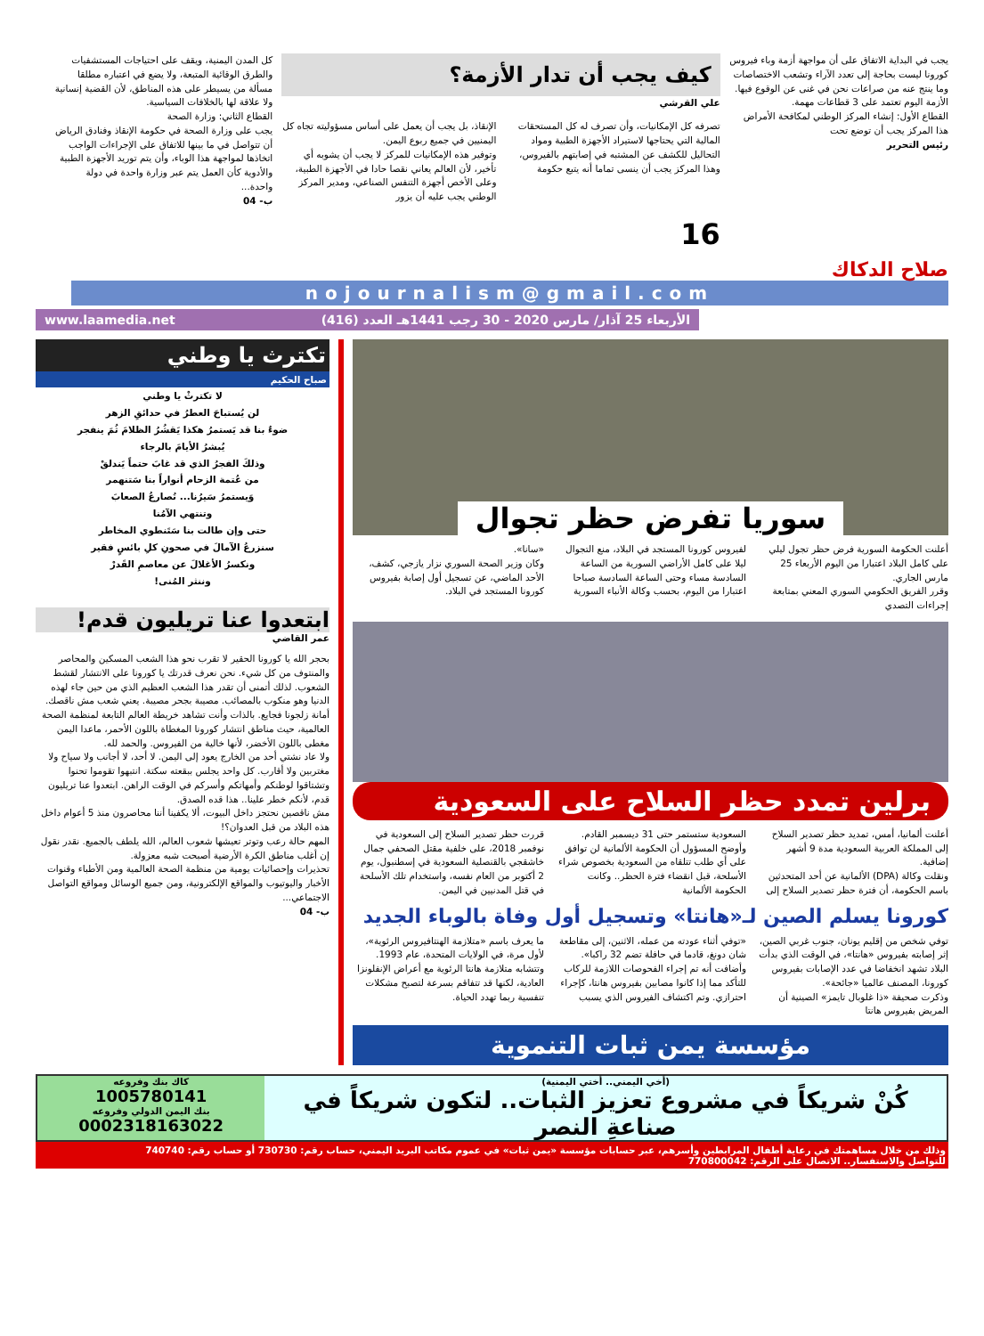يجب في البداية الاتفاق على أن مواجهة أزمة وباء فيروس كورونا ليست بحاجة إلى تعدد الآراء وتشعب الاختصاصات وما ينتج عنه من صراعات نحن في غنى عن الوقوع فيها.
الأزمة اليوم تعتمد على 3 قطاعات مهمة.
القطاع الأول: إنشاء المركز الوطني لمكافحة الأمراض
هذا المركز يجب أن توضع تحت
رئيس التحرير
كيف يجب أن تدار الأزمة؟
علي القرشي
تصرفه كل الإمكانيات، وأن تصرف له كل المستحقات المالية التي يحتاجها لاستيراد الأجهزة الطبية ومواد التحاليل للكشف عن المشتبه في إصابتهم بالفيروس، وهذا المركز يجب أن ينسى تماما أنه يتبع حكومة
الإنقاذ، بل يجب أن يعمل على أساس مسؤوليته تجاه كل اليمنيين في جميع ربوع اليمن.
وتوفير هذه الإمكانيات للمركز لا يجب أن يشوبه أي تأخير، لأن العالم يعاني نقصا حادا في الأجهزة الطبية، وعلى الأخص أجهزة التنفس الصناعي، ومدير المركز الوطني يجب عليه أن يزور
16
كل المدن اليمنية، ويقف على احتياجات المستشفيات والطرق الوقائية المتبعة، ولا يضع في اعتباره مطلقا مسألة من يسيطر على هذه المناطق، لأن القضية إنسانية ولا علاقة لها بالخلافات السياسية.
القطاع الثاني: وزارة الصحة
يجب على وزارة الصحة في حكومة الإنقاذ وفنادق الرياض أن تتواصل في ما بينها للاتفاق على الإجراءات الواجب اتخاذها لمواجهة هذا الوباء، وأن يتم توريد الأجهزة الطبية والأدوية كأن العمل يتم عبر وزارة واحدة في دولة واحدة...
ب- 04
صلاح الدكاك
nojournalism@gmail.com
الأربعاء 25 آذار/ مارس 2020 - 30 رجب 1441هـ العدد (416) www.laamedia.net
سوريا تفرض حظر تجوال
أعلنت الحكومة السورية فرض حظر تجول ليلي على كامل البلاد اعتبارا من اليوم الأربعاء 25 مارس الجاري.
وقرر الفريق الحكومي السوري المعني بمتابعة إجراءات التصدي
لفيروس كورونا المستجد في البلاد، منع التجوال ليلا على كامل الأراضي السورية من الساعة السادسة مساء وحتى الساعة السادسة صباحا اعتبارا من اليوم، بحسب وكالة الأنباء السورية
«سانا».
وكان وزير الصحة السوري نزار يازجي، كشف، الأحد الماضي، عن تسجيل أول إصابة بفيروس كورونا المستجد في البلاد.
برلين تمدد حظر السلاح على السعودية
أعلنت ألمانيا، أمس، تمديد حظر تصدير السلاح إلى المملكة العربية السعودية مدة 9 أشهر إضافية.
ونقلت وكالة (DPA) الألمانية عن أحد المتحدثين باسم الحكومة، أن فترة حظر تصدير السلاح إلى
السعودية ستستمر حتى 31 ديسمبر القادم.
وأوضح المسؤول أن الحكومة الألمانية لن توافق على أي طلب تتلقاه من السعودية بخصوص شراء الأسلحة، قبل انقضاء فترة الحظر.. وكانت الحكومة الألمانية
قررت حظر تصدير السلاح إلى السعودية في نوفمبر 2018، على خلفية مقتل الصحفي جمال خاشقجي بالقنصلية السعودية في إسطنبول، يوم 2 أكتوبر من العام نفسه، واستخدام تلك الأسلحة في قتل المدنيين في اليمن.
كورونا يسلم الصين لـ«هانتا» وتسجيل أول وفاة بالوباء الجديد
توفي شخص من إقليم يونان، جنوب غربي الصين، إثر إصابته بفيروس «هانتا»، في الوقت الذي بدأت البلاد تشهد انخفاضا في عدد الإصابات بفيروس كورونا، المصنف عالميا «جائحة».
وذكرت صحيفة «ذا غلوبال تايمز» الصينية أن المريض بفيروس هانتا
«توفي أثناء عودته من عمله، الاثنين، إلى مقاطعة شان دونغ، قادما في حافلة تضم 32 راكبا».
وأضافت أنه تم إجراء الفحوصات اللازمة للركاب للتأكد مما إذا كانوا مصابين بفيروس هانتا، كإجراء احترازي. وتم اكتشاف الفيروس الذي يسبب
ما يعرف باسم «متلازمة الهنتافيروس الرئوية»، لأول مرة، في الولايات المتحدة، عام 1993.
وتتشابه متلازمة هانتا الرئوية مع أعراض الإنفلونزا العادية، لكنها قد تتفاقم بسرعة لتصبح مشكلات تنفسية ربما تهدد الحياة.
مؤسسة يمن ثبات التنموية
تكترث يا وطني
صباح الحكيم
لا تكترثْ يا وطني
لن يُستباحَ العطرُ في حدائقِ الزهر
ضوءٌ بنا قد يَستمرُ هكذا يَقشُرُ الظلامَ ثُمَ ينفجر
يُبشرُ الأيامَ بالرجاء
وذلكَ الفجرُ الذي قد غابَ حتماً يَندلقْ
من عُتمة الزحام أنواراً بنا سَتنهمر
وَيستمرُ سَيرُنا... نُصارعُ الصعابَ
وتنتهي الآمُنا
حتى وإن طالت بنا سَتَنطوي المخاطر
سنزرعُ الآمالَ في صحونِ كلِ بائسٍ فقير
ونكسرُ الأغلالَ عن معاصمِ القَدرْ
وننثر المُنى!
ابتعدوا عنا تريليون قدم!
عمر القاضي
بحجر الله يا كورونا الحقير لا تقرب نحو هذا الشعب المسكين والمحاصر والمنتوف من كل شيء. نحن نعرف قدرتك يا كورونا على الانتشار لقشط الشعوب. لذلك أتمنى أن تقدر هذا الشعب العظيم الذي من حين جاء لهذه الدنيا وهو منكوب بالمصائب. مصيبة بجحر مصيبة. يعني شعب مش ناقصك.
أمانة زلجونا فجايع. بالذات وأنت تشاهد خريطة العالم التابعة لمنظمة الصحة العالمية، حيث مناطق انتشار كورونا المغطاة باللون الأحمر، ماعدا اليمن مغطى باللون الأخضر، لأنها خالية من الفيروس. والحمد لله.
ولا عاد نشتي أحد من الخارج يعود إلى اليمن. لا أحد، لا أجانب ولا سياح ولا مغتربين ولا أقارب. كل واحد يجلس ببقعته سكتة. انتبهوا تقوموا تحنوا وتشتاقوا لوطنكم وأمهاتكم وأسركم في الوقت الراهن. ابتعدوا عنا تريليون قدم، لأنكم خطر علينا.. هذا قده الصدق.
مش ناقصين نحتجز داخل البيوت، ألا يكفينا أننا محاصرون منذ 5 أعوام داخل هذه البلاد من قبل العدوان؟!
المهم حالة رعب وتوتر تعيشها شعوب العالم، الله يلطف بالجميع. نقدر نقول إن أغلب مناطق الكرة الأرضية أصبحت شبه معزولة.
تحذيرات وإحصائيات يومية من منظمة الصحة العالمية ومن الأطباء وقنوات الأخبار واليوتيوب والمواقع الإلكترونية، ومن جميع الوسائل ومواقع التواصل الاجتماعي...
ب- 04
(أخي اليمني.. أختي اليمنية)
كُنْ شريكاً في مشروع تعزيز الثبات.. لتكون شريكاً في صناعةِ النصر
كاك بنك وفروعه
1005780141
بنك اليمن الدولي وفروعه
0002318163022
وذلك من خلال مساهمتك في رعاية أطفال المرابطين وأسرهم، عبر حسابات مؤسسة «يمن ثبات» في عموم مكاتب البريد اليمني، حساب رقم: 730730 أو حساب رقم: 740740
للتواصل والاستفسار.. الاتصال على الرقم: 770800042